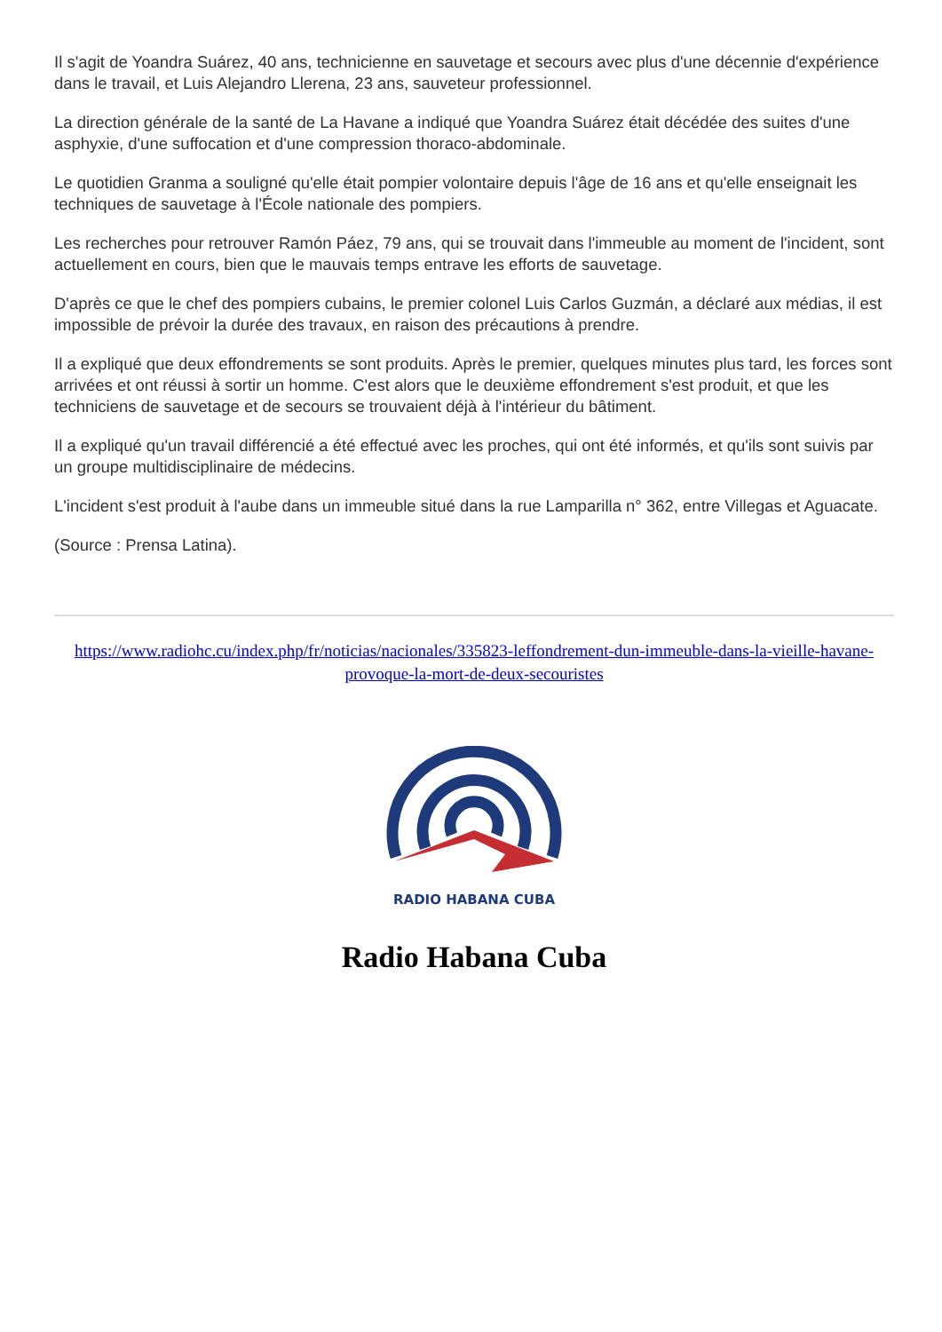Il s'agit de Yoandra Suárez, 40 ans, technicienne en sauvetage et secours avec plus d'une décennie d'expérience dans le travail, et Luis Alejandro Llerena, 23 ans, sauveteur professionnel.
La direction générale de la santé de La Havane a indiqué que Yoandra Suárez était décédée des suites d'une asphyxie, d'une suffocation et d'une compression thoraco-abdominale.
Le quotidien Granma a souligné qu'elle était pompier volontaire depuis l'âge de 16 ans et qu'elle enseignait les techniques de sauvetage à l'École nationale des pompiers.
Les recherches pour retrouver Ramón Páez, 79 ans, qui se trouvait dans l'immeuble au moment de l'incident, sont actuellement en cours, bien que le mauvais temps entrave les efforts de sauvetage.
D'après ce que le chef des pompiers cubains, le premier colonel Luis Carlos Guzmán, a déclaré aux médias, il est impossible de prévoir la durée des travaux, en raison des précautions à prendre.
Il a expliqué que deux effondrements se sont produits. Après le premier, quelques minutes plus tard, les forces sont arrivées et ont réussi à sortir un homme. C'est alors que le deuxième effondrement s'est produit, et que les techniciens de sauvetage et de secours se trouvaient déjà à l'intérieur du bâtiment.
Il a expliqué qu'un travail différencié a été effectué avec les proches, qui ont été informés, et qu'ils sont suivis par un groupe multidisciplinaire de médecins.
L'incident s'est produit à l'aube dans un immeuble situé dans la rue Lamparilla n° 362, entre Villegas et Aguacate.
(Source : Prensa Latina).
https://www.radiohc.cu/index.php/fr/noticias/nacionales/335823-leffondrement-dun-immeuble-dans-la-vieille-havane-provoque-la-mort-de-deux-secouristes
RADIO HABANA CUBA
Radio Habana Cuba